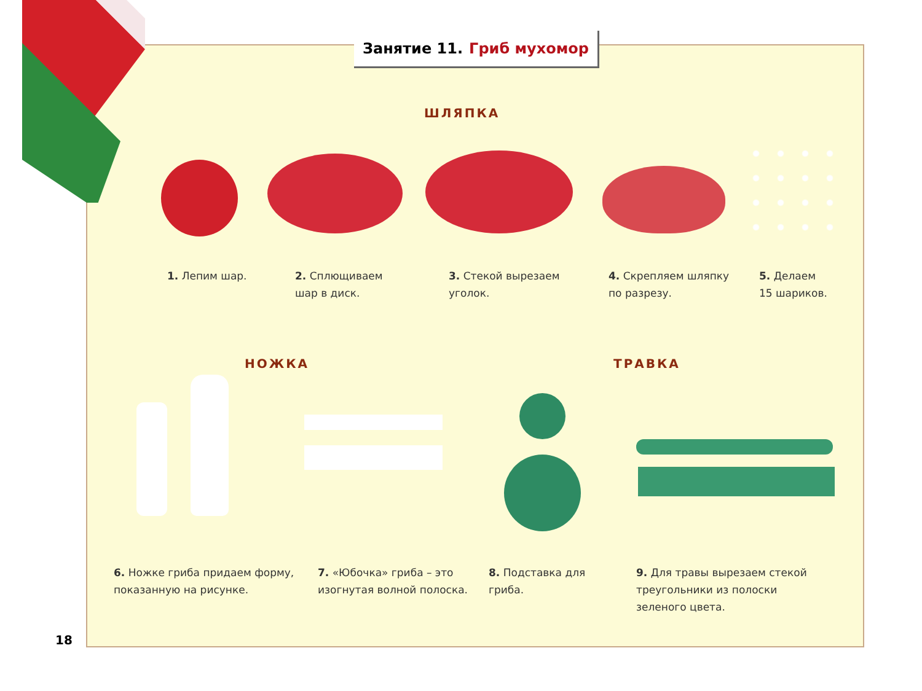Занятие 11. Гриб мухомор
ШЛЯПКА
1. Лепим шар.
2. Сплющиваем
шар в диск.
3. Стекой вырезаем
уголок.
4. Скрепляем шляпку
по разрезу.
5. Делаем
15 шариков.
НОЖКА ТРАВКА
6. Ножке гриба придаем форму,
показанную на рисунке.
7. «Юбочка» гриба – это
изогнутая волной полоска.
8. Подставка для
гриба.
9. Для травы вырезаем стекой
треугольники из полоски
зеленого цвета.
18